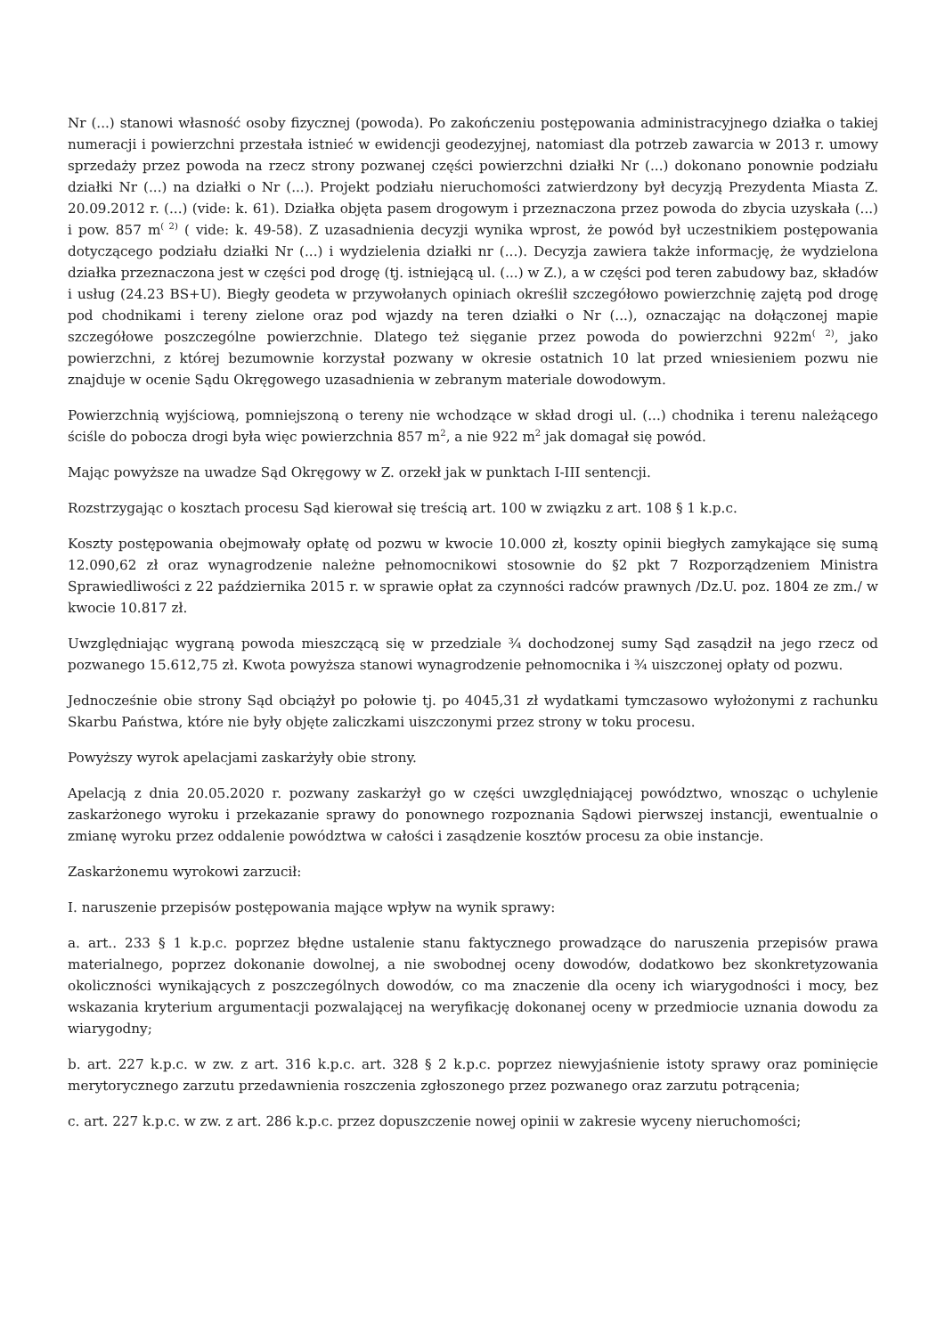Nr (...) stanowi własność osoby fizycznej (powoda). Po zakończeniu postępowania administracyjnego działka o takiej numeracji i powierzchni przestała istnieć w ewidencji geodezyjnej, natomiast dla potrzeb zawarcia w 2013 r. umowy sprzedaży przez powoda na rzecz strony pozwanej części powierzchni działki Nr (...) dokonano ponownie podziału działki Nr (...) na działki o Nr (...). Projekt podziału nieruchomości zatwierdzony był decyzją Prezydenta Miasta Z. 20.09.2012 r. (...) (vide: k. 61). Działka objęta pasem drogowym i przeznaczona przez powoda do zbycia uzyskała (...) i pow. 857 m<sup>( 2)</sup> ( vide: k. 49-58). Z uzasadnienia decyzji wynika wprost, że powód był uczestnikiem postępowania dotyczącego podziału działki Nr (...) i wydzielenia działki nr (...). Decyzja zawiera także informację, że wydzielona działka przeznaczona jest w części pod drogę (tj. istniejącą ul. (...) w Z.), a w części pod teren zabudowy baz, składów i usług (24.23 BS+U). Biegły geodeta w przywołanych opiniach określił szczegółowo powierzchnię zajętą pod drogę pod chodnikami i tereny zielone oraz pod wjazdy na teren działki o Nr (...), oznaczając na dołączonej mapie szczegółowe poszczególne powierzchnie. Dlatego też sięganie przez powoda do powierzchni 922m<sup>( 2)</sup>, jako powierzchni, z której bezumownie korzystał pozwany w okresie ostatnich 10 lat przed wniesieniem pozwu nie znajduje w ocenie Sądu Okręgowego uzasadnienia w zebranym materiale dowodowym.
Powierzchnią wyjściową, pomniejszoną o tereny nie wchodzące w skład drogi ul. (...) chodnika i terenu należącego ściśle do pobocza drogi była więc powierzchnia 857 m<sup>2</sup>, a nie 922 m<sup>2</sup> jak domagał się powód.
Mając powyższe na uwadze Sąd Okręgowy w Z. orzekł jak w punktach I-III sentencji.
Rozstrzygając o kosztach procesu Sąd kierował się treścią art. 100 w związku z art. 108 § 1 k.p.c.
Koszty postępowania obejmowały opłatę od pozwu w kwocie 10.000 zł, koszty opinii biegłych zamykające się sumą 12.090,62 zł oraz wynagrodzenie należne pełnomocnikowi stosownie do §2 pkt 7 Rozporządzeniem Ministra Sprawiedliwości z 22 października 2015 r. w sprawie opłat za czynności radców prawnych /Dz.U. poz. 1804 ze zm./ w kwocie 10.817 zł.
Uwzględniając wygraną powoda mieszczącą się w przedziale ¾ dochodzonej sumy Sąd zasądził na jego rzecz od pozwanego 15.612,75 zł. Kwota powyższa stanowi wynagrodzenie pełnomocnika i ¾ uiszczonej opłaty od pozwu.
Jednocześnie obie strony Sąd obciążył po połowie tj. po 4045,31 zł wydatkami tymczasowo wyłożonymi z rachunku Skarbu Państwa, które nie były objęte zaliczkami uiszczonymi przez strony w toku procesu.
Powyższy wyrok apelacjami zaskarżyły obie strony.
Apelacją z dnia 20.05.2020 r. pozwany zaskarżył go w części uwzględniającej powództwo, wnosząc o uchylenie zaskarżonego wyroku i przekazanie sprawy do ponownego rozpoznania Sądowi pierwszej instancji, ewentualnie o zmianę wyroku przez oddalenie powództwa w całości i zasądzenie kosztów procesu za obie instancje.
Zaskarżonemu wyrokowi zarzucił:
I. naruszenie przepisów postępowania mające wpływ na wynik sprawy:
a. art.. 233 § 1 k.p.c. poprzez błędne ustalenie stanu faktycznego prowadzące do naruszenia przepisów prawa materialnego, poprzez dokonanie dowolnej, a nie swobodnej oceny dowodów, dodatkowo bez skonkretyzowania okoliczności wynikających z poszczególnych dowodów, co ma znaczenie dla oceny ich wiarygodności i mocy, bez wskazania kryterium argumentacji pozwalającej na weryfikację dokonanej oceny w przedmiocie uznania dowodu za wiarygodny;
b. art. 227 k.p.c. w zw. z art. 316 k.p.c. art. 328 § 2 k.p.c. poprzez niewyjaśnienie istoty sprawy oraz pominięcie merytorycznego zarzutu przedawnienia roszczenia zgłoszonego przez pozwanego oraz zarzutu potrącenia;
c. art. 227 k.p.c. w zw. z art. 286 k.p.c. przez dopuszczenie nowej opinii w zakresie wyceny nieruchomości;